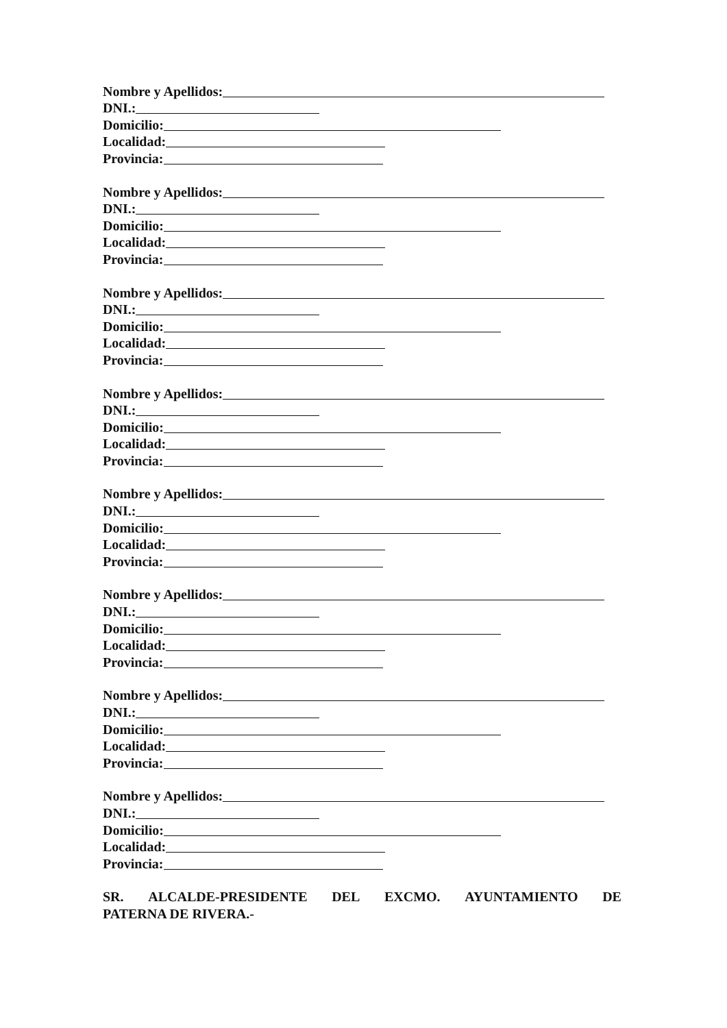Nombre y Apellidos:
DNI.:
Domicilio:
Localidad:
Provincia:
Nombre y Apellidos:
DNI.:
Domicilio:
Localidad:
Provincia:
Nombre y Apellidos:
DNI.:
Domicilio:
Localidad:
Provincia:
Nombre y Apellidos:
DNI.:
Domicilio:
Localidad:
Provincia:
Nombre y Apellidos:
DNI.:
Domicilio:
Localidad:
Provincia:
Nombre y Apellidos:
DNI.:
Domicilio:
Localidad:
Provincia:
Nombre y Apellidos:
DNI.:
Domicilio:
Localidad:
Provincia:
Nombre y Apellidos:
DNI.:
Domicilio:
Localidad:
Provincia:
SR. ALCALDE-PRESIDENTE DEL EXCMO. AYUNTAMIENTO DE
PATERNA DE RIVERA.-